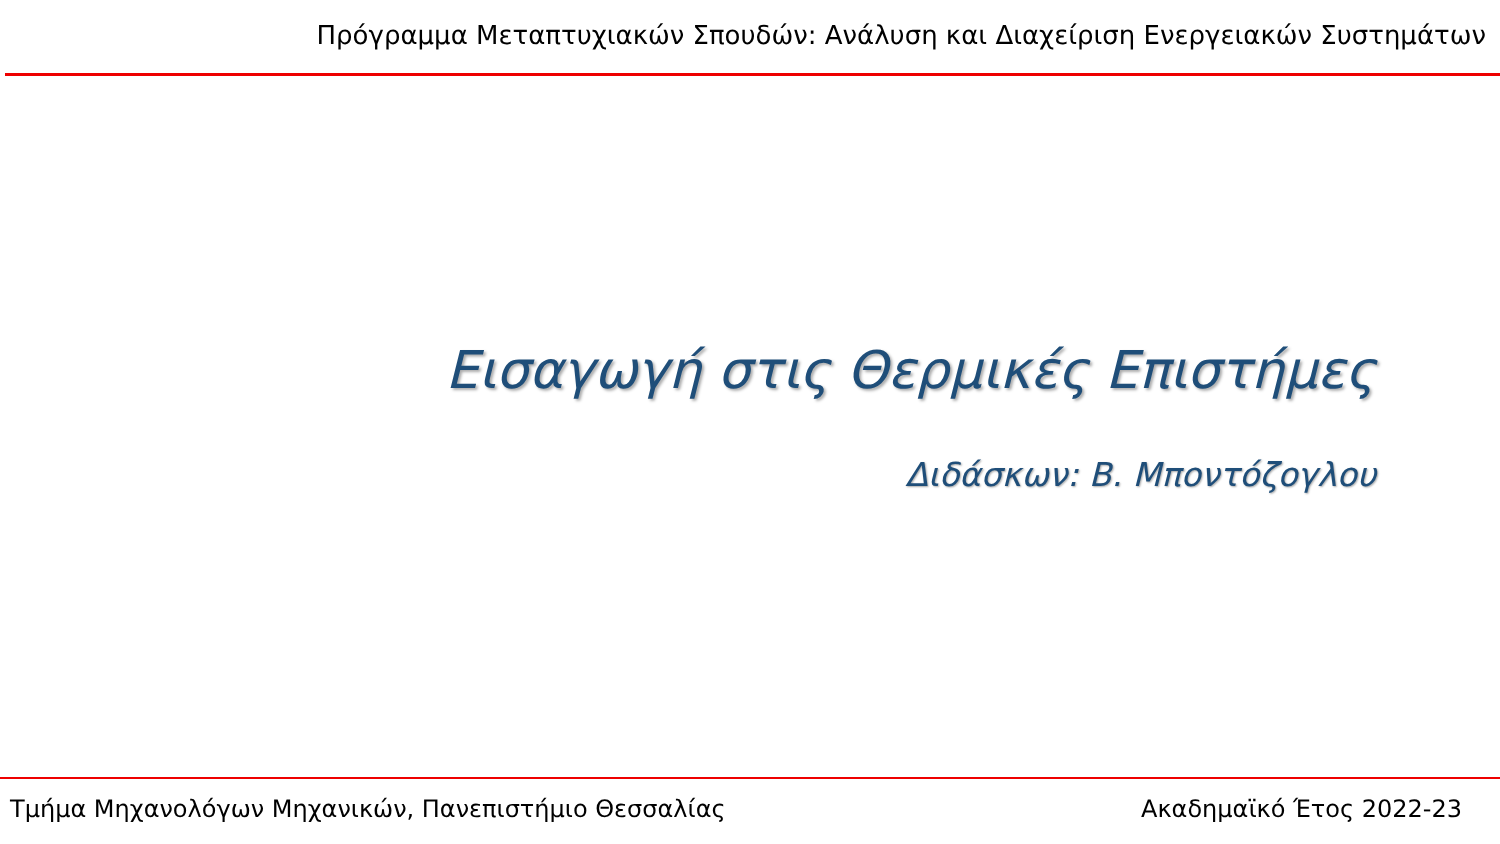Πρόγραμμα Μεταπτυχιακών Σπουδών: Ανάλυση και Διαχείριση Ενεργειακών Συστημάτων
Εισαγωγή στις Θερμικές Επιστήμες
Διδάσκων: Β. Μποντόζογλου
Τμήμα Μηχανολόγων Μηχανικών, Πανεπιστήμιο Θεσσαλίας Ακαδημαϊκό Έτος 2022-23